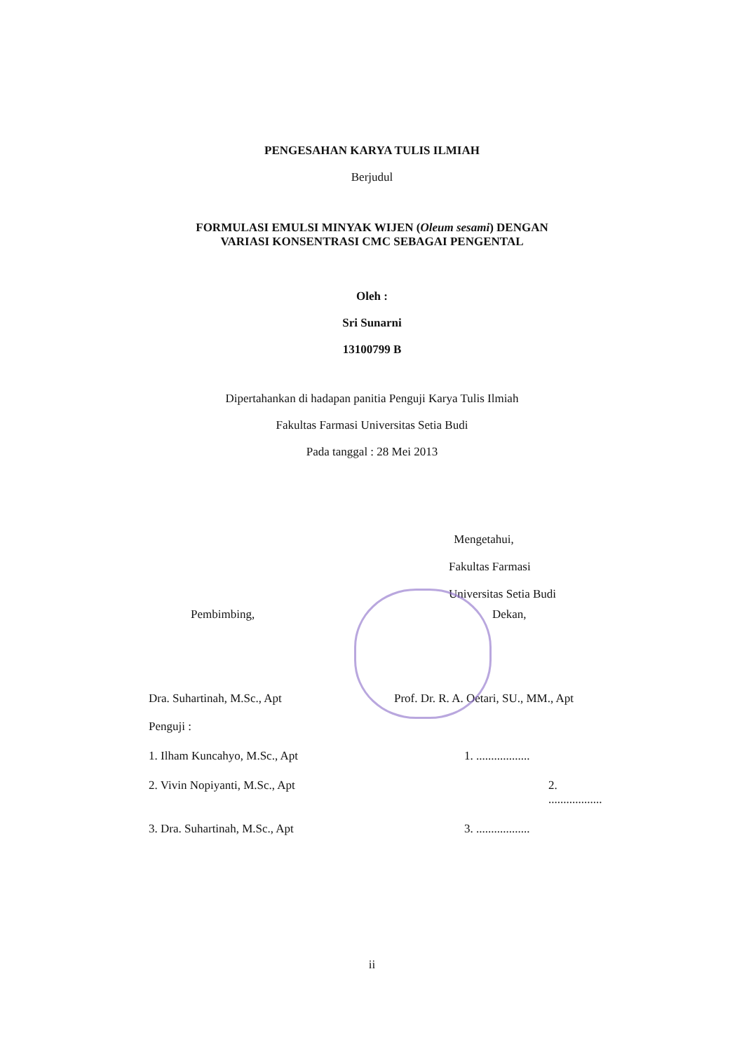PENGESAHAN KARYA TULIS ILMIAH
Berjudul
FORMULASI EMULSI MINYAK WIJEN (Oleum sesami) DENGAN
VARIASI KONSENTRASI CMC SEBAGAI PENGENTAL
Oleh :
Sri Sunarni
13100799 B
Dipertahankan di hadapan panitia Penguji Karya Tulis Ilmiah
Fakultas Farmasi Universitas Setia Budi
Pada tanggal : 28 Mei 2013
Mengetahui,
Fakultas Farmasi
Universitas Setia Budi
Pembimbing, Dekan,
Dra. Suhartinah, M.Sc., Apt Prof. Dr. R. A. Oetari, SU., MM., Apt
Penguji :
1. Ilham Kuncahyo, M.Sc., Apt 1. ..................
2. Vivin Nopiyanti, M.Sc., Apt 2. ..................
3. Dra. Suhartinah, M.Sc., Apt 3. ..................
ii